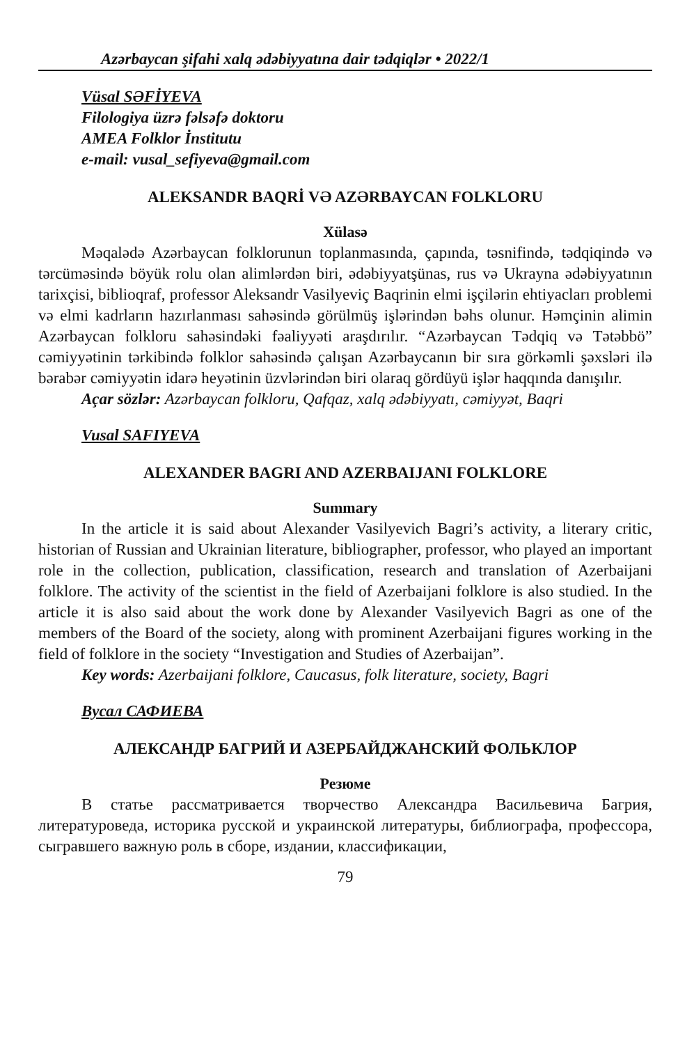Azərbaycan şifahi xalq ədəbiyyatına dair tədqiqlər • 2022/1
Vüsal SƏFİYEVA
Filologiya üzrə fəlsəfə doktoru
AMEA Folklor İnstitutu
e-mail: vusal_sefiyeva@gmail.com
ALEKSANDR BAQRİ VƏ AZƏRBAYCAN FOLKLORU
Xülasə
Məqalədə Azərbaycan folklorunun toplanmasında, çapında, təsnifində, tədqiqində və tərcüməsində böyük rolu olan alimlərdən biri, ədəbiyyatşünas, rus və Ukrayna ədəbiyyatının tarixçisi, biblioqraf, professor Aleksandr Vasilyeviç Baqrinin elmi işçilərin ehtiyacları problemi və elmi kadrların hazırlanması sahəsində görülmüş işlərindən bəhs olunur. Həmçinin alimin Azərbaycan folkloru sahəsindəki fəaliyyəti araşdırılır. “Azərbaycan Tədqiq və Tətəbbö” cəmiyyətinin tərkibində folklor sahəsində çalışan Azərbaycanın bir sıra görkəmli şəxsləri ilə bərabər cəmiyyətin idarə heyətinin üzvlərindən biri olaraq gördüyü işlər haqqında danışılır.
Açar sözlər: Azərbaycan folkloru, Qafqaz, xalq ədəbiyyatı, cəmiyyət, Baqri
Vusal SAFIYEVA
ALEXANDER BAGRI AND AZERBAIJANI FOLKLORE
Summary
In the article it is said about Alexander Vasilyevich Bagri’s activity, a literary critic, historian of Russian and Ukrainian literature, bibliographer, professor, who played an important role in the collection, publication, classification, research and translation of Azerbaijani folklore. The activity of the scientist in the field of Azerbaijani folklore is also studied. In the article it is also said about the work done by Alexander Vasilyevich Bagri as one of the members of the Board of the society, along with prominent Azerbaijani figures working in the field of folklore in the society “Investigation and Studies of Azerbaijan”.
Key words: Azerbaijani folklore, Caucasus, folk literature, society, Bagri
Вусал САФИЕВА
АЛЕКСАНДР БАГРИЙ И АЗЕРБАЙДЖАНСКИЙ ФОЛЬКЛОР
Резюме
В статье рассматривается творчество Александра Васильевича Багрия, литературоведа, историка русской и украинской литературы, библиографа, профессора, сыгравшего важную роль в сборе, издании, классификации,
79